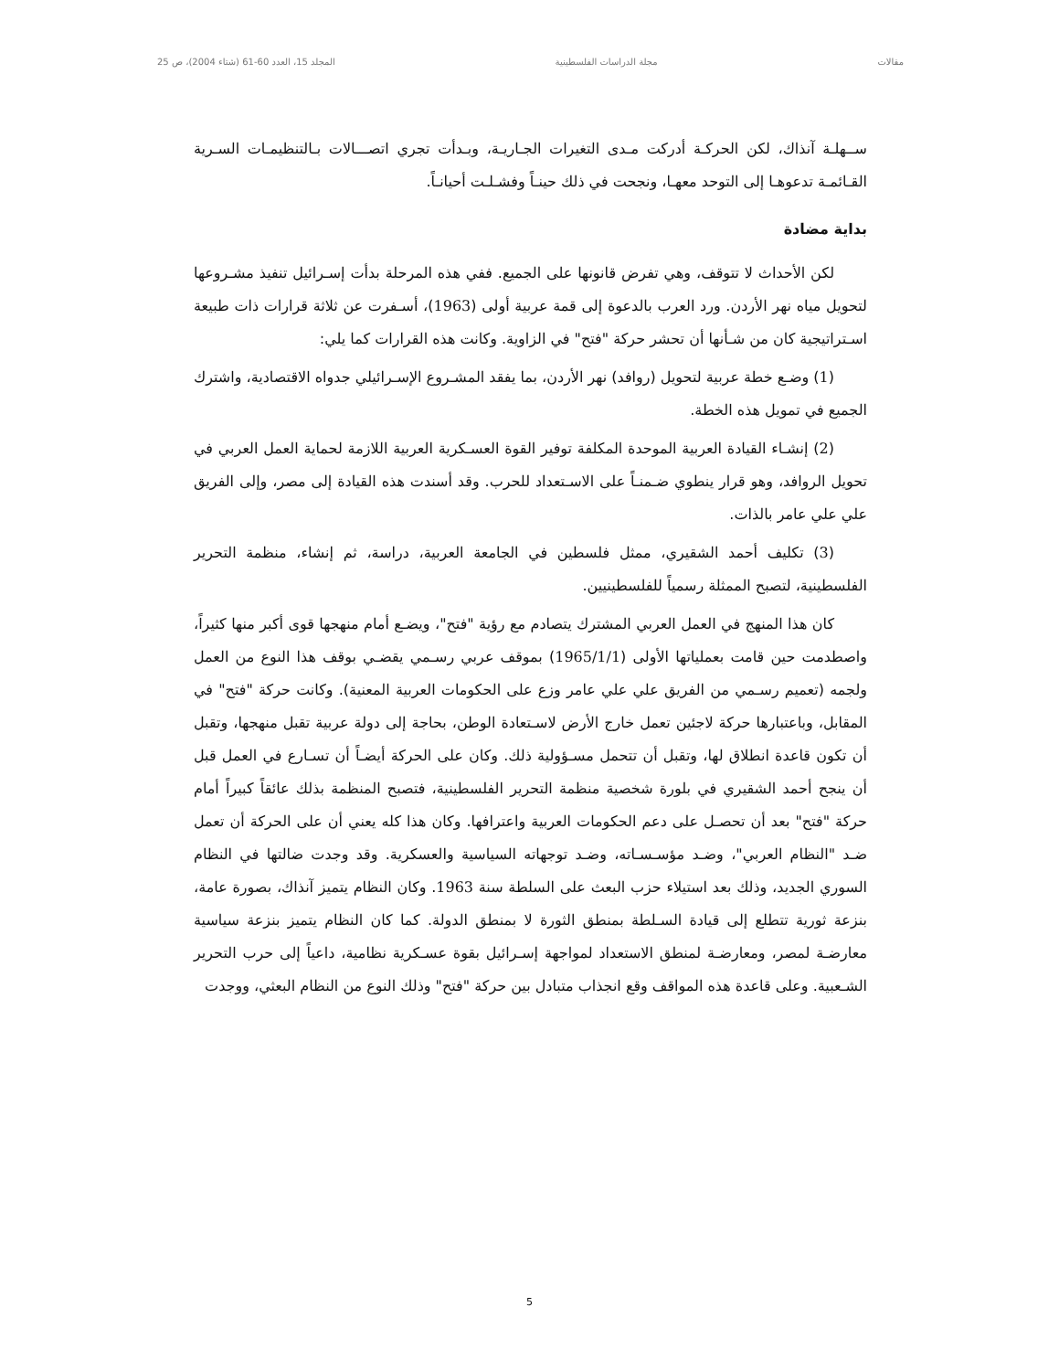مقالات مجلة الدراسات الفلسطينية المجلد 15، العدد 60-61 (شتاء 2004)، ص 25
ســهلـة آنذاك، لكن الحركـة أدركت مـدى التغيرات الجـاريـة، وبـدأت تجري اتصـــالات بـالتنظيمـات السـرية القـائمـة تدعوهـا إلى التوحد معهـا، ونجحت في ذلك حينـاً وفشـلـت أحيانـاً.
بداية مضادة
لكن الأحداث لا تتوقف، وهي تفرض قانونها على الجميع. ففي هذه المرحلة بدأت إسـرائيل تنفيذ مشـروعها لتحويل مياه نهر الأردن. ورد العرب بالدعوة إلى قمة عربية أولى (1963)، أسـفرت عن ثلاثة قرارات ذات طبيعة اسـتراتيجية كان من شـأنها أن تحشر حركة "فتح" في الزاوية. وكانت هذه القرارات كما يلي:
(1) وضـع خطة عربية لتحويل (روافد) نهر الأردن، بما يفقد المشـروع الإسـرائيلي جدواه الاقتصادية، واشترك الجميع في تمويل هذه الخطة.
(2) إنشـاء القيادة العربية الموحدة المكلفة توفير القوة العسـكرية العربية اللازمة لحماية العمل العربي في تحويل الروافد، وهو قرار ينطوي ضـمنـاً على الاسـتعداد للحرب. وقد أسندت هذه القيادة إلى مصر، وإلى الفريق علي علي عامر بالذات.
(3) تكليف أحمد الشقيري، ممثل فلسطين في الجامعة العربية، دراسة، ثم إنشاء، منظمة التحرير الفلسطينية، لتصبح الممثلة رسمياً للفلسطينيين.
كان هذا المنهج في العمل العربي المشترك يتصادم مع رؤية "فتح"، ويضـع أمام منهجها قوى أكبر منها كثيراً، واصطدمت حين قامت بعملياتها الأولى (1965/1/1) بموقف عربي رسـمي يقضـي بوقف هذا النوع من العمل ولجمه (تعميم رسـمي من الفريق علي علي عامر وزع على الحكومات العربية المعنية). وكانت حركة "فتح" في المقابل، وباعتبارها حركة لاجئين تعمل خارج الأرض لاسـتعادة الوطن، بحاجة إلى دولة عربية تقبل منهجها، وتقبل أن تكون قاعدة انطلاق لها، وتقبل أن تتحمل مسـؤولية ذلك. وكان على الحركة أيضـاً أن تسـارع في العمل قبل أن ينجح أحمد الشقيري في بلورة شخصية منظمة التحرير الفلسطينية، فتصبح المنظمة بذلك عائقاً كبيراً أمام حركة "فتح" بعد أن تحصـل على دعم الحكومات العربية واعترافها. وكان هذا كله يعني أن على الحركة أن تعمل ضـد "النظام العربي"، وضـد مؤسـسـاته، وضـد توجهاته السياسية والعسكرية. وقد وجدت ضالتها في النظام السوري الجديد، وذلك بعد استيلاء حزب البعث على السلطة سنة 1963. وكان النظام يتميز آنذاك، بصورة عامة، بنزعة ثورية تتطلع إلى قيادة السـلطة بمنطق الثورة لا بمنطق الدولة. كما كان النظام يتميز بنزعة سياسية معارضـة لمصر، ومعارضـة لمنطق الاستعداد لمواجهة إسـرائيل بقوة عسـكرية نظامية، داعياً إلى حرب التحرير الشـعبية. وعلى قاعدة هذه المواقف وقع انجذاب متبادل بين حركة "فتح" وذلك النوع من النظام البعثي، ووجدت
5